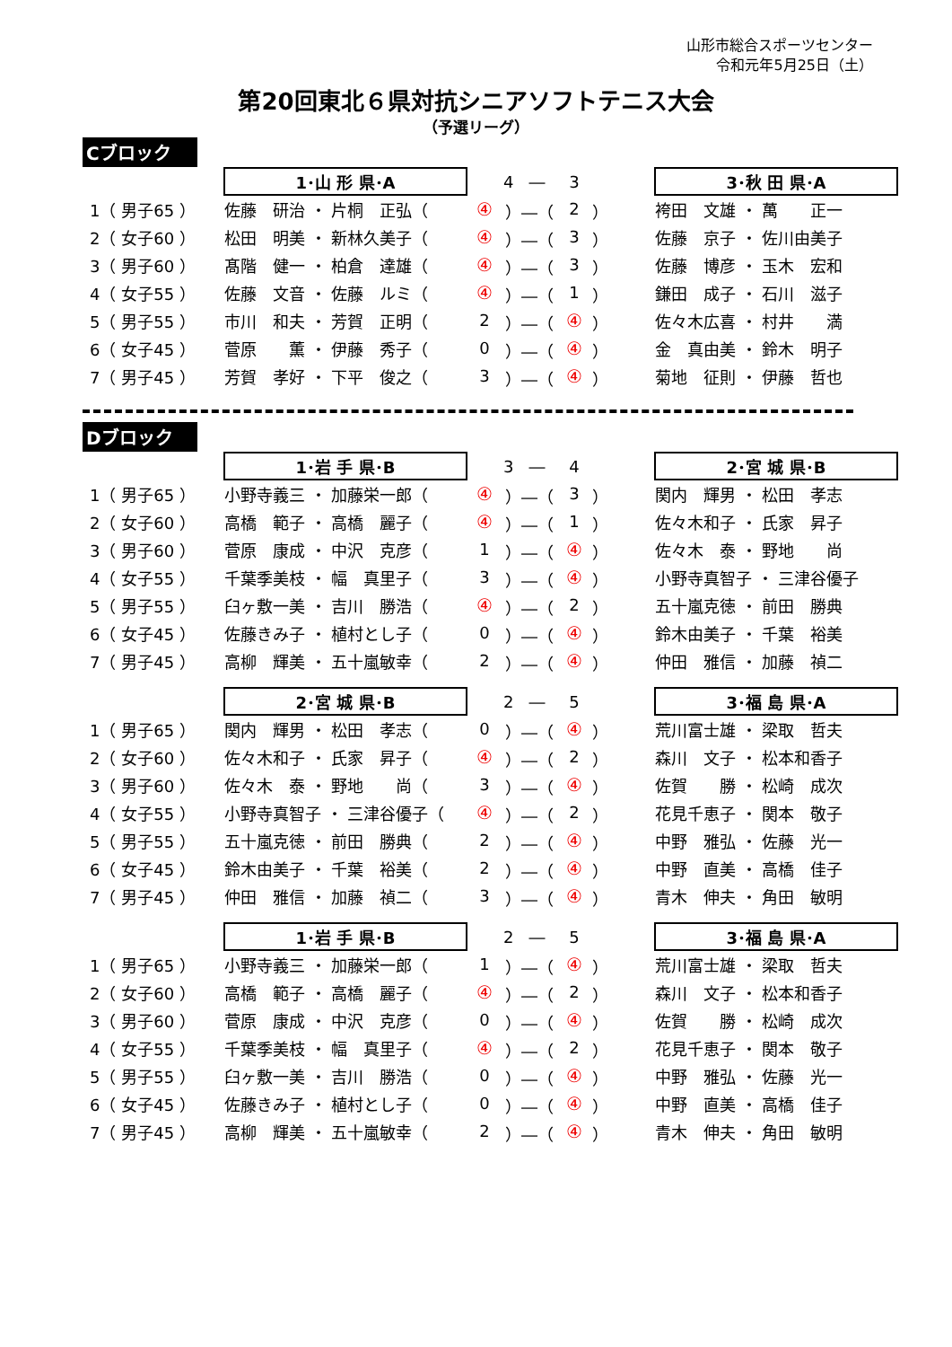山形市総合スポーツセンター
令和元年5月25日（土）
第20回東北６県対抗シニアソフトテニス大会
（予選リーグ）
Cブロック
| | 1･山 形 県･A | | 4 ― | 3 | | 3･秋 田 県･A |
| 1（ 男子65 ） | 佐藤 研治 ・ 片桐 正弘（ | ④ | ）―（ | 2 | ） | 袴田 文雄 ・ 萬 正一 |
| 2（ 女子60 ） | 松田 明美 ・ 新林久美子（ | ④ | ）―（ | 3 | ） | 佐藤 京子 ・ 佐川由美子 |
| 3（ 男子60 ） | 髙階 健一 ・ 柏倉 達雄（ | ④ | ）―（ | 3 | ） | 佐藤 博彦 ・ 玉木 宏和 |
| 4（ 女子55 ） | 佐藤 文音 ・ 佐藤 ルミ（ | ④ | ）―（ | 1 | ） | 鎌田 成子 ・ 石川 滋子 |
| 5（ 男子55 ） | 市川 和夫 ・ 芳賀 正明（ | 2 | ）―（ | ④ | ） | 佐々木広喜 ・ 村井 満 |
| 6（ 女子45 ） | 菅原 薫 ・ 伊藤 秀子（ | 0 | ）―（ | ④ | ） | 金 真由美 ・ 鈴木 明子 |
| 7（ 男子45 ） | 芳賀 孝好 ・ 下平 俊之（ | 3 | ）―（ | ④ | ） | 菊地 征則 ・ 伊藤 哲也 |
Dブロック
| | 1･岩 手 県･B | | 3 ― | 4 | | 2･宮 城 県･B |
| 1（ 男子65 ） | 小野寺義三 ・ 加藤栄一郎（ | ④ | ）―（ | 3 | ） | 関内 輝男 ・ 松田 孝志 |
| 2（ 女子60 ） | 高橋 範子 ・ 高橋 麗子（ | ④ | ）―（ | 1 | ） | 佐々木和子 ・ 氏家 昇子 |
| 3（ 男子60 ） | 菅原 康成 ・ 中沢 克彦（ | 1 | ）―（ | ④ | ） | 佐々木 泰 ・ 野地 尚 |
| 4（ 女子55 ） | 千葉季美枝 ・ 幅 真里子（ | 3 | ）―（ | ④ | ） | 小野寺真智子 ・ 三津谷優子 |
| 5（ 男子55 ） | 臼ヶ敷一美 ・ 吉川 勝浩（ | ④ | ）―（ | 2 | ） | 五十嵐克徳 ・ 前田 勝典 |
| 6（ 女子45 ） | 佐藤きみ子 ・ 植村とし子（ | 0 | ）―（ | ④ | ） | 鈴木由美子 ・ 千葉 裕美 |
| 7（ 男子45 ） | 高柳 輝美 ・ 五十嵐敏幸（ | 2 | ）―（ | ④ | ） | 仲田 雅信 ・ 加藤 禎二 |
| | 2･宮 城 県･B | | 2 ― | 5 | | 3･福 島 県･A |
| 1（ 男子65 ） | 関内 輝男 ・ 松田 孝志（ | 0 | ）―（ | ④ | ） | 荒川富士雄 ・ 梁取 哲夫 |
| 2（ 女子60 ） | 佐々木和子 ・ 氏家 昇子（ | ④ | ）―（ | 2 | ） | 森川 文子 ・ 松本和香子 |
| 3（ 男子60 ） | 佐々木 泰 ・ 野地 尚（ | 3 | ）―（ | ④ | ） | 佐賀 勝 ・ 松崎 成次 |
| 4（ 女子55 ） | 小野寺真智子 ・ 三津谷優子（ | ④ | ）―（ | 2 | ） | 花見千恵子 ・ 関本 敬子 |
| 5（ 男子55 ） | 五十嵐克徳 ・ 前田 勝典（ | 2 | ）―（ | ④ | ） | 中野 雅弘 ・ 佐藤 光一 |
| 6（ 女子45 ） | 鈴木由美子 ・ 千葉 裕美（ | 2 | ）―（ | ④ | ） | 中野 直美 ・ 高橋 佳子 |
| 7（ 男子45 ） | 仲田 雅信 ・ 加藤 禎二（ | 3 | ）―（ | ④ | ） | 青木 伸夫 ・ 角田 敏明 |
| | 1･岩 手 県･B | | 2 ― | 5 | | 3･福 島 県･A |
| 1（ 男子65 ） | 小野寺義三 ・ 加藤栄一郎（ | 1 | ）―（ | ④ | ） | 荒川富士雄 ・ 梁取 哲夫 |
| 2（ 女子60 ） | 高橋 範子 ・ 高橋 麗子（ | ④ | ）―（ | 2 | ） | 森川 文子 ・ 松本和香子 |
| 3（ 男子60 ） | 菅原 康成 ・ 中沢 克彦（ | 0 | ）―（ | ④ | ） | 佐賀 勝 ・ 松崎 成次 |
| 4（ 女子55 ） | 千葉季美枝 ・ 幅 真里子（ | ④ | ）―（ | 2 | ） | 花見千恵子 ・ 関本 敬子 |
| 5（ 男子55 ） | 臼ヶ敷一美 ・ 吉川 勝浩（ | 0 | ）―（ | ④ | ） | 中野 雅弘 ・ 佐藤 光一 |
| 6（ 女子45 ） | 佐藤きみ子 ・ 植村とし子（ | 0 | ）―（ | ④ | ） | 中野 直美 ・ 高橋 佳子 |
| 7（ 男子45 ） | 高柳 輝美 ・ 五十嵐敏幸（ | 2 | ）―（ | ④ | ） | 青木 伸夫 ・ 角田 敏明 |